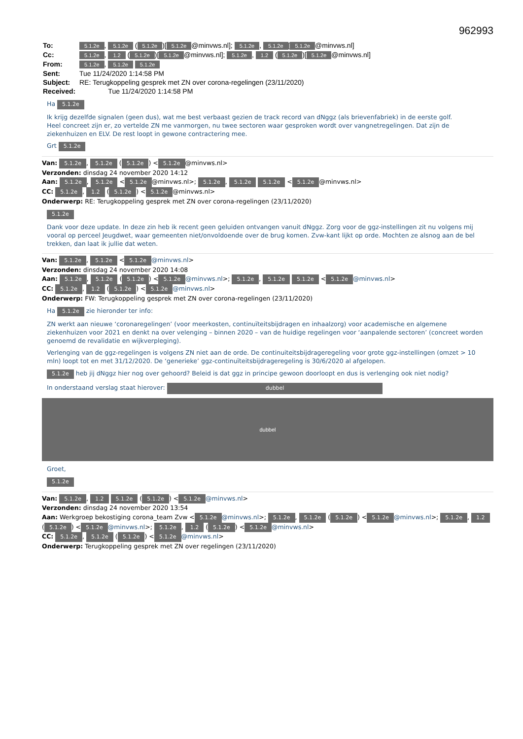962993
| To: | 5.1.2e , 5.1.2e ( 5.1.2e )[ 5.1.2e @minvws.nl]; 5.1.2e , 5.1.2e [ 5.1.2e @minvws.nl] |
| Cc: | 5.1.2e , 1.2 ( 5.1.2e )[ 5.1.2e @minvws.nl]; 5.1.2e , 1.2 ( 5.1.2e )[ 5.1.2e @minvws.nl] |
| From: | 5.1.2e , 5.1.2e 5.1.2e |
| Sent: | Tue 11/24/2020 1:14:58 PM |
| Subject: | RE: Terugkoppeling gesprek met ZN over corona-regelingen (23/11/2020) |
| Received: | Tue 11/24/2020 1:14:58 PM |
Ha 5.1.2e
Ik krijg dezelfde signalen (geen dus), wat me best verbaast gezien de track record van dNggz (als brievenfabriek) in de eerste golf.
Heel concreet zijn er, zo vertelde ZN me vanmorgen, nu twee sectoren waar gesproken wordt over vangnetregelingen. Dat zijn de ziekenhuizen en ELV. De rest loopt in gewone contractering mee.
Grt 5.1.2e
Van: 5.1.2e, 5.1.2e (5.1.2e) < 5.1.2e @minvws.nl>
Verzonden: dinsdag 24 november 2020 14:12
Aan: 5.1.2e, 5.1.2e < 5.1.2e @minvws.nl>; 5.1.2e, 5.1.2e 5.1.2e < 5.1.2e @minvws.nl>
CC: 5.1.2e, 1.2 (5.1.2e) < 5.1.2e @minvws.nl>
Onderwerp: RE: Terugkoppeling gesprek met ZN over corona-regelingen (23/11/2020)
5.1.2e
Dank voor deze update. In deze zin heb ik recent geen geluiden ontvangen vanuit dNggz. Zorg voor de ggz-instellingen zit nu volgens mij vooral op perceel Jeugdwet, waar gemeenten niet/onvoldoende over de brug komen. Zvw-kant lijkt op orde. Mochten ze alsnog aan de bel trekken, dan laat ik jullie dat weten.
Van: 5.1.2e, 5.1.2e < 5.1.2e @minvws.nl>
Verzonden: dinsdag 24 november 2020 14:08
Aan: 5.1.2e, 5.1.2e (5.1.2e) < 5.1.2e @minvws.nl>; 5.1.2e, 5.1.2e 5.1.2e < 5.1.2e @minvws.nl>
CC: 5.1.2e, 1.2 (5.1.2e) < 5.1.2e @minvws.nl>
Onderwerp: FW: Terugkoppeling gesprek met ZN over corona-regelingen (23/11/2020)
Ha 5.1.2e zie hieronder ter info:
ZN werkt aan nieuwe ‘coronaregelingen’ (voor meerkosten, continuïteitsbijdragen en inhaalzorg) voor academische en algemene ziekenhuizen voor 2021 en denkt na over velenging – binnen 2020 – van de huidige regelingen voor ‘aanpalende sectoren’ (concreet worden genoemd de revalidatie en wijkverpleging).
Verlenging van de ggz-regelingen is volgens ZN niet aan de orde. De continuiteitsbijdrageregeling voor grote ggz-instellingen (omzet > 10 mln) loopt tot en met 31/12/2020. De ‘generieke’ ggz-continuïteitsbijdrageregeling is 30/6/2020 al afgelopen.
5.1.2e heb jij dNggz hier nog over gehoord? Beleid is dat ggz in principe gewoon doorloopt en dus is verlenging ook niet nodig?
In onderstaand verslag staat hierover: dubbel
dubbel
Groet,
5.1.2e
Van: 5.1.2e, 1.2 5.1.2e (5.1.2e) < 5.1.2e @minvws.nl>
Verzonden: dinsdag 24 november 2020 13:54
Aan: Werkgroep bekostiging corona_team Zvw < 5.1.2e @minvws.nl>; 5.1.2e, 5.1.2e (5.1.2e) < 5.1.2e @minvws.nl>; 5.1.2e, 1.2 (5.1.2e) < 5.1.2e @minvws.nl>; 5.1.2e, 1.2 (5.1.2e) < 5.1.2e @minvws.nl>
CC: 5.1.2e, 5.1.2e (5.1.2e) < 5.1.2e @minvws.nl>
Onderwerp: Terugkoppeling gesprek met ZN over regelingen (23/11/2020)